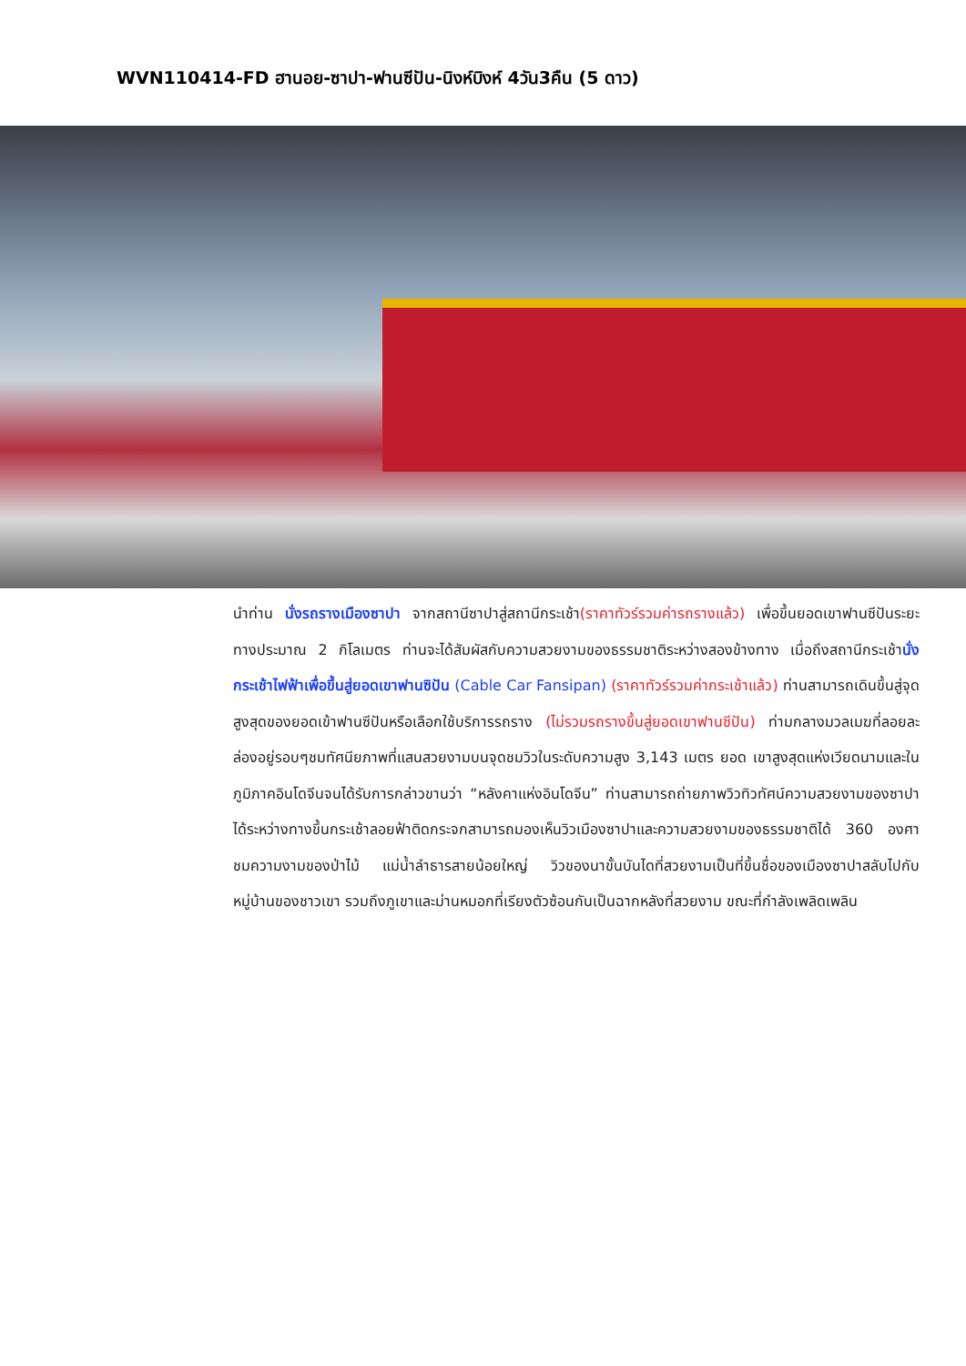WVN110414-FD ฮานอย-ซาปา-ฟานซีปัน-นิงห์บิงห์ 4วัน3คืน (5 ดาว)
นำท่าน นั่งรถรางเมืองซาปา จากสถานีซาปาสู่สถานีกระเช้า(ราคาทัวร์รวมค่ารถรางแล้ว) เพื่อขึ้นยอดเขาฟานซีปันระยะทางประมาณ 2 กิโลเมตร ท่านจะได้สัมผัสกับความสวยงามของธรรมชาติระหว่างสองข้างทาง เมื่อถึงสถานีกระเช้านั่งกระเช้าไฟฟ้าเพื่อขึ้นสู่ยอดเขาฟานซิปัน (Cable Car Fansipan) (ราคาทัวร์รวมค่ากระเช้าแล้ว) ท่านสามารถเดินขึ้นสู่จุดสูงสุดของยอดเข้าฟานซีปันหรือเลือกใช้บริการรถราง (ไม่รวมรถรางขึ้นสู่ยอดเขาฟานซีปัน) ท่ามกลางมวลเมฆที่ลอยละล่องอยู่รอบๆชมทัศนียภาพที่แสนสวยงามบนจุดชมวิวในระดับความสูง 3,143 เมตร ยอด เขาสูงสุดแห่งเวียดนามและในภูมิภาคอินโดจีนจนได้รับการกล่าวขานว่า “หลังคาแห่งอินโดจีน” ท่านสามารถถ่ายภาพวิวทิวทัศน์ความสวยงามของซาปาได้ระหว่างทางขึ้นกระเช้าลอยฟ้าติดกระจกสามารถมองเห็นวิวเมืองซาปาและความสวยงามของธรรมชาติได้ 360 องศา ชมความงามของป่าไม้ แม่น้ำลำธารสายน้อยใหญ่ วิวของนาขั้นบันไดที่สวยงามเป็นที่ขึ้นชื่อของเมืองซาปาสลับไปกับหมู่บ้านของชาวเขา รวมถึงภูเขาและม่านหมอกที่เรียงตัวซ้อนกันเป็นฉากหลังที่สวยงาม ขณะที่กำลังเพลิดเพลิน